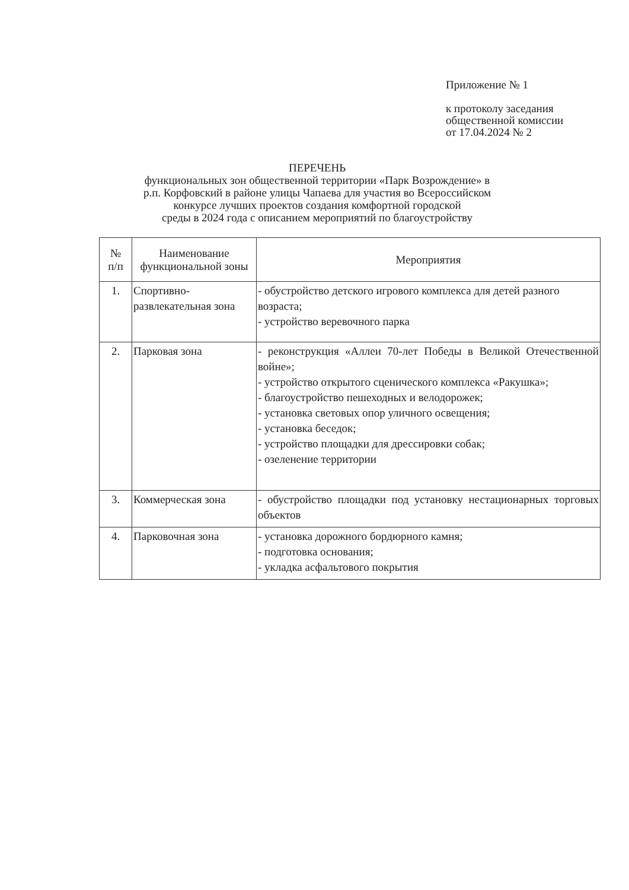Приложение № 1
к протоколу заседания
общественной комиссии
от 17.04.2024 № 2
ПЕРЕЧЕНЬ
функциональных зон общественной территории «Парк Возрождение» в
р.п. Корфовский в районе улицы Чапаева для участия во Всероссийском
конкурсе лучших проектов создания комфортной городской
среды в 2024 года с описанием мероприятий по благоустройству
| № п/п | Наименование функциональной зоны | Мероприятия |
| --- | --- | --- |
| 1. | Спортивно-развлекательная зона | - обустройство детского игрового комплекса для детей разного возраста; - устройство веревочного парка |
| 2. | Парковая зона | - реконструкция «Аллеи 70-лет Победы в Великой Отечественной войне»; - устройство открытого сценического комплекса «Ракушка»; - благоустройство пешеходных и велодорожек; - установка световых опор уличного освещения; - установка беседок; - устройство площадки для дрессировки собак; - озеленение территории |
| 3. | Коммерческая зона | - обустройство площадки под установку нестационарных торговых объектов |
| 4. | Парковочная зона | - установка дорожного бордюрного камня; - подготовка основания; - укладка асфальтового покрытия |